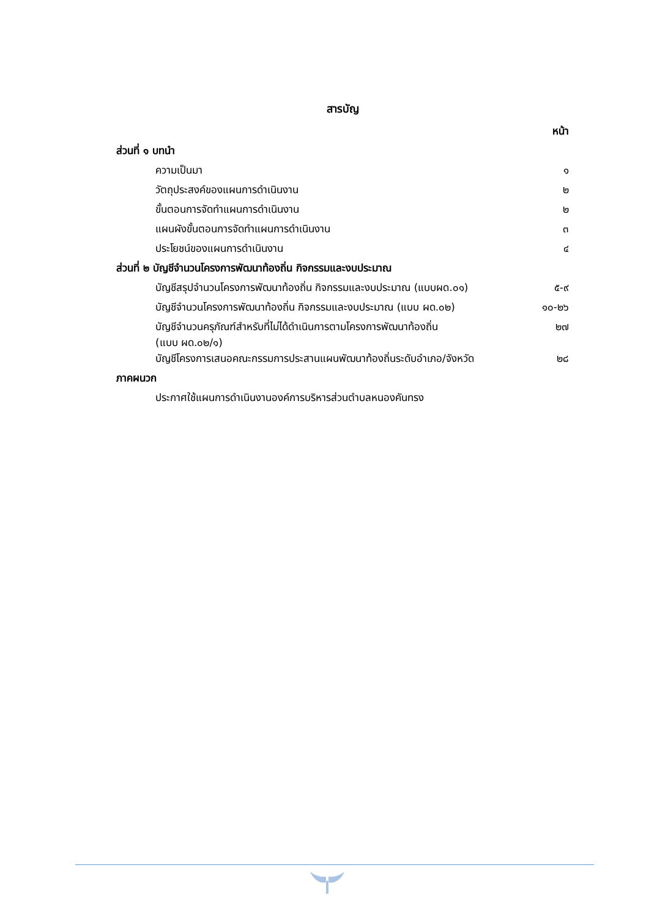สารบัญ
หน้า
| ส่วนที่ ๑ บทนำ | |
| ความเป็นมา | ๑ |
| วัตถุประสงค์ของแผนการดำเนินงาน | ๒ |
| ขั้นตอนการจัดทำแผนการดำเนินงาน | ๒ |
| แผนผังขั้นตอนการจัดทำแผนการดำเนินงาน | ๓ |
| ประโยชน์ของแผนการดำเนินงาน | ๔ |
| ส่วนที่ ๒ บัญชีจำนวนโครงการพัฒนาท้องถิ่น กิจกรรมและงบประมาณ | |
| บัญชีสรุปจำนวนโครงการพัฒนาท้องถิ่น กิจกรรมและงบประมาณ (แบบผด.๐๑) | ๕-๙ |
| บัญชีจำนวนโครงการพัฒนาท้องถิ่น กิจกรรมและงบประมาณ (แบบ ผด.๐๒) | ๑๐-๒๖ |
| บัญชีจำนวนครุภัณฑ์สำหรับที่ไม่ได้ดำเนินการตามโครงการพัฒนาท้องถิ่น (แบบ ผด.๐๒/๑) | ๒๗ |
| บัญชีโครงการเสนอคณะกรรมการประสานแผนพัฒนาท้องถิ่นระดับอำเภอ/จังหวัด | ๒๘ |
| ภาคผนวก | |
| ประกาศใช้แผนการดำเนินงานองค์การบริหารส่วนตำบลหนองคันทรง | |